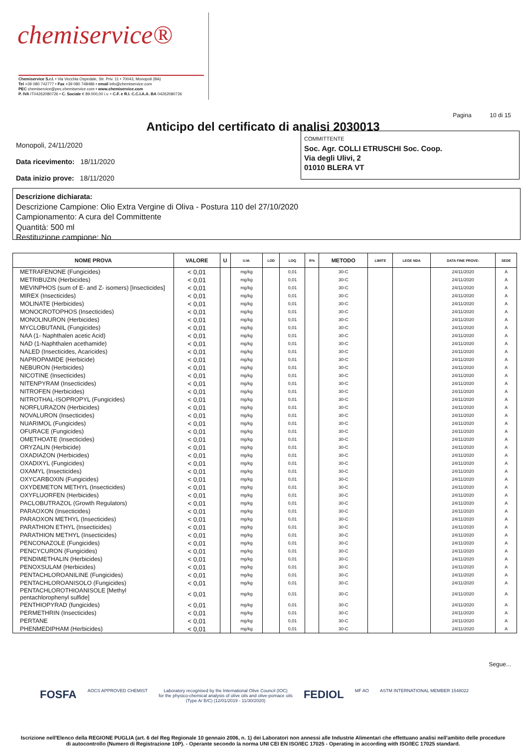chemiservice®
Chemiservice S.r.l. • Via Vecchia Ospedale, Str. Priv. 11 • 70043, Monopoli (BA)
Tel +39 080 742777 • Fax +39 080 748486 • email info@chemiservice.com
PEC chemiservice@pec.chemiservice.com • www.chemiservice.com
P. IVA IT04262080726 • C. Sociale € 89.000,00 i.v. • C.F. e R.I. C.C.I.A.A. BA 04262080726
Anticipo del certificato di analisi 2030013 Pagina 10 di 15
Monopoli, 24/11/2020
Data ricevimento: 18/11/2020
Data inizio prove: 18/11/2020
COMMITTENTE
Soc. Agr. COLLI ETRUSCHI Soc. Coop.
Via degli Ulivi, 2
01010 BLERA VT
Descrizione dichiarata:
Descrizione Campione: Olio Extra Vergine di Oliva - Postura 110 del 27/10/2020
Campionamento: A cura del Committente
Quantità: 500 ml
Restituzione campione: No
| NOME PROVA | VALORE | U | U.M. | LOD | LOQ | R% | METODO | LIMITE | LEGE NDA | DATA FINE PROVE: | SEDE |
| --- | --- | --- | --- | --- | --- | --- | --- | --- | --- | --- | --- |
| METRAFENONE (Fungicides) | < 0,01 | | mg/kg | | 0,01 | | 30-C | | | 24/11/2020 | A |
| METRIBUZIN (Herbicides) | < 0,01 | | mg/kg | | 0,01 | | 30-C | | | 24/11/2020 | A |
| MEVINPHOS (sum of E- and Z- isomers) [Insecticides] | < 0,01 | | mg/kg | | 0,01 | | 30-C | | | 24/11/2020 | A |
| MIREX (Insecticides) | < 0,01 | | mg/kg | | 0,01 | | 30-C | | | 24/11/2020 | A |
| MOLINATE (Herbicides) | < 0,01 | | mg/kg | | 0,01 | | 30-C | | | 24/11/2020 | A |
| MONOCROTOPHOS (Insecticides) | < 0,01 | | mg/kg | | 0,01 | | 30-C | | | 24/11/2020 | A |
| MONOLINURON (Herbicides) | < 0,01 | | mg/kg | | 0,01 | | 30-C | | | 24/11/2020 | A |
| MYCLOBUTANIL (Fungicides) | < 0,01 | | mg/kg | | 0,01 | | 30-C | | | 24/11/2020 | A |
| NAA (1- Naphthalen acetic Acid) | < 0,01 | | mg/kg | | 0,01 | | 30-C | | | 24/11/2020 | A |
| NAD (1-Naphthalen acethamide) | < 0,01 | | mg/kg | | 0,01 | | 30-C | | | 24/11/2020 | A |
| NALED (Insecticides, Acaricides) | < 0,01 | | mg/kg | | 0,01 | | 30-C | | | 24/11/2020 | A |
| NAPROPAMIDE (Herbicide) | < 0,01 | | mg/kg | | 0,01 | | 30-C | | | 24/11/2020 | A |
| NEBURON (Herbicides) | < 0,01 | | mg/kg | | 0,01 | | 30-C | | | 24/11/2020 | A |
| NICOTINE (Insecticides) | < 0,01 | | mg/kg | | 0,01 | | 30-C | | | 24/11/2020 | A |
| NITENPYRAM (Insecticides) | < 0,01 | | mg/kg | | 0,01 | | 30-C | | | 24/11/2020 | A |
| NITROFEN (Herbicides) | < 0,01 | | mg/kg | | 0,01 | | 30-C | | | 24/11/2020 | A |
| NITROTHAL-ISOPROPYL (Fungicides) | < 0,01 | | mg/kg | | 0,01 | | 30-C | | | 24/11/2020 | A |
| NORFLURAZON (Herbicides) | < 0,01 | | mg/kg | | 0,01 | | 30-C | | | 24/11/2020 | A |
| NOVALURON (Insecticides) | < 0,01 | | mg/kg | | 0,01 | | 30-C | | | 24/11/2020 | A |
| NUARIMOL (Fungicides) | < 0,01 | | mg/kg | | 0,01 | | 30-C | | | 24/11/2020 | A |
| OFURACE (Fungicides) | < 0,01 | | mg/kg | | 0,01 | | 30-C | | | 24/11/2020 | A |
| OMETHOATE (Insecticides) | < 0,01 | | mg/kg | | 0,01 | | 30-C | | | 24/11/2020 | A |
| ORYZALIN (Herbicide) | < 0,01 | | mg/kg | | 0,01 | | 30-C | | | 24/11/2020 | A |
| OXADIAZON (Herbicides) | < 0,01 | | mg/kg | | 0,01 | | 30-C | | | 24/11/2020 | A |
| OXADIXYL (Fungicides) | < 0,01 | | mg/kg | | 0,01 | | 30-C | | | 24/11/2020 | A |
| OXAMYL (Insecticides) | < 0,01 | | mg/kg | | 0,01 | | 30-C | | | 24/11/2020 | A |
| OXYCARBOXIN (Fungicides) | < 0,01 | | mg/kg | | 0,01 | | 30-C | | | 24/11/2020 | A |
| OXYDEMETON METHYL (Insecticides) | < 0,01 | | mg/kg | | 0,01 | | 30-C | | | 24/11/2020 | A |
| OXYFLUORFEN (Herbicides) | < 0,01 | | mg/kg | | 0,01 | | 30-C | | | 24/11/2020 | A |
| PACLOBUTRAZOL (Growth Regulators) | < 0,01 | | mg/kg | | 0,01 | | 30-C | | | 24/11/2020 | A |
| PARAOXON (Insecticides) | < 0,01 | | mg/kg | | 0,01 | | 30-C | | | 24/11/2020 | A |
| PARAOXON METHYL (Insecticides) | < 0,01 | | mg/kg | | 0,01 | | 30-C | | | 24/11/2020 | A |
| PARATHION ETHYL (Insecticides) | < 0,01 | | mg/kg | | 0,01 | | 30-C | | | 24/11/2020 | A |
| PARATHION METHYL (Insecticides) | < 0,01 | | mg/kg | | 0,01 | | 30-C | | | 24/11/2020 | A |
| PENCONAZOLE (Fungicides) | < 0,01 | | mg/kg | | 0,01 | | 30-C | | | 24/11/2020 | A |
| PENCYCURON (Fungicides) | < 0,01 | | mg/kg | | 0,01 | | 30-C | | | 24/11/2020 | A |
| PENDIMETHALIN (Herbicides) | < 0,01 | | mg/kg | | 0,01 | | 30-C | | | 24/11/2020 | A |
| PENOXSULAM (Herbicides) | < 0,01 | | mg/kg | | 0,01 | | 30-C | | | 24/11/2020 | A |
| PENTACHLOROANILINE (Fungicides) | < 0,01 | | mg/kg | | 0,01 | | 30-C | | | 24/11/2020 | A |
| PENTACHLOROANISOLO (Fungicides) | < 0,01 | | mg/kg | | 0,01 | | 30-C | | | 24/11/2020 | A |
| PENTACHLOROTHIOANISOLE [Methyl pentachlorophenyl sulfide] | < 0,01 | | mg/kg | | 0,01 | | 30-C | | | 24/11/2020 | A |
| PENTHIOPYRAD (fungicides) | < 0,01 | | mg/kg | | 0,01 | | 30-C | | | 24/11/2020 | A |
| PERMETHRIN (Insecticides) | < 0,01 | | mg/kg | | 0,01 | | 30-C | | | 24/11/2020 | A |
| PERTANE | < 0,01 | | mg/kg | | 0,01 | | 30-C | | | 24/11/2020 | A |
| PHENMEDIPHAM (Herbicides) | < 0,01 | | mg/kg | | 0,01 | | 30-C | | | 24/11/2020 | A |
Segue...
FOSFA AOCS APPROVED CHEMIST Laboratory recognised by the International Olive Council (IOC)
for the physico-chemical analysis of olive oils and olive-pomace oils
(Type A/ B/C) (12/01/2019 - 11/30/2020) FEDIOL MF AO ASTM INTERNATIONAL MEMBER 1548022
Iscrizione nell'Elenco della REGIONE PUGLIA (art. 6 del Reg Regionale 10 gennaio 2006, n. 1) dei Laboratori non annessi alle Industrie Alimentari che effettuano analisi nell'ambito delle procedure
di autocontrollo (Numero di Registrazione 10P). - Operante secondo la norma UNI CEI EN ISO/IEC 17025 - Operating in according with ISO/IEC 17025 standard.